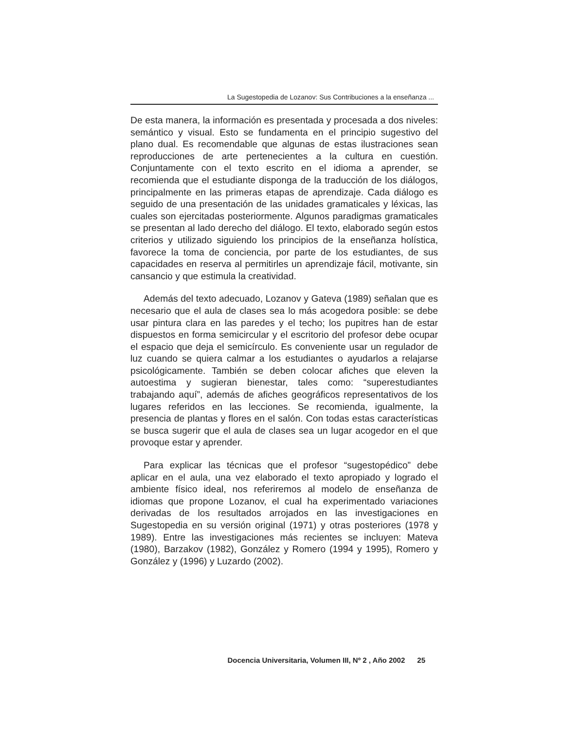La Sugestopedia de Lozanov: Sus Contribuciones a la enseñanza ...
De esta manera, la información es presentada y procesada a dos niveles: semántico y visual. Esto se fundamenta en el principio sugestivo del plano dual. Es recomendable que algunas de estas ilustraciones sean reproducciones de arte pertenecientes a la cultura en cuestión. Conjuntamente con el texto escrito en el idioma a aprender, se recomienda que el estudiante disponga de la traducción de los diálogos, principalmente en las primeras etapas de aprendizaje. Cada diálogo es seguido de una presentación de las unidades gramaticales y léxicas, las cuales son ejercitadas posteriormente. Algunos paradigmas gramaticales se presentan al lado derecho del diálogo. El texto, elaborado según estos criterios y utilizado siguiendo los principios de la enseñanza holística, favorece la toma de conciencia, por parte de los estudiantes, de sus capacidades en reserva al permitirles un aprendizaje fácil, motivante, sin cansancio y que estimula la creatividad.
Además del texto adecuado, Lozanov y Gateva (1989) señalan que es necesario que el aula de clases sea lo más acogedora posible: se debe usar pintura clara en las paredes y el techo; los pupitres han de estar dispuestos en forma semicircular y el escritorio del profesor debe ocupar el espacio que deja el semicírculo. Es conveniente usar un regulador de luz cuando se quiera calmar a los estudiantes o ayudarlos a relajarse psicológicamente. También se deben colocar afiches que eleven la autoestima y sugieran bienestar, tales como: “superestudiantes trabajando aquí”, además de afiches geográficos representativos de los lugares referidos en las lecciones. Se recomienda, igualmente, la presencia de plantas y flores en el salón. Con todas estas características se busca sugerir que el aula de clases sea un lugar acogedor en el que provoque estar y aprender.
Para explicar las técnicas que el profesor “sugestopédico” debe aplicar en el aula, una vez elaborado el texto apropiado y logrado el ambiente físico ideal, nos referiremos al modelo de enseñanza de idiomas que propone Lozanov, el cual ha experimentado variaciones derivadas de los resultados arrojados en las investigaciones en Sugestopedia en su versión original (1971) y otras posteriores (1978 y 1989). Entre las investigaciones más recientes se incluyen: Mateva (1980), Barzakov (1982), González y Romero (1994 y 1995), Romero y González y (1996) y Luzardo (2002).
Docencia Universitaria, Volumen III, Nº 2 , Año 2002 25